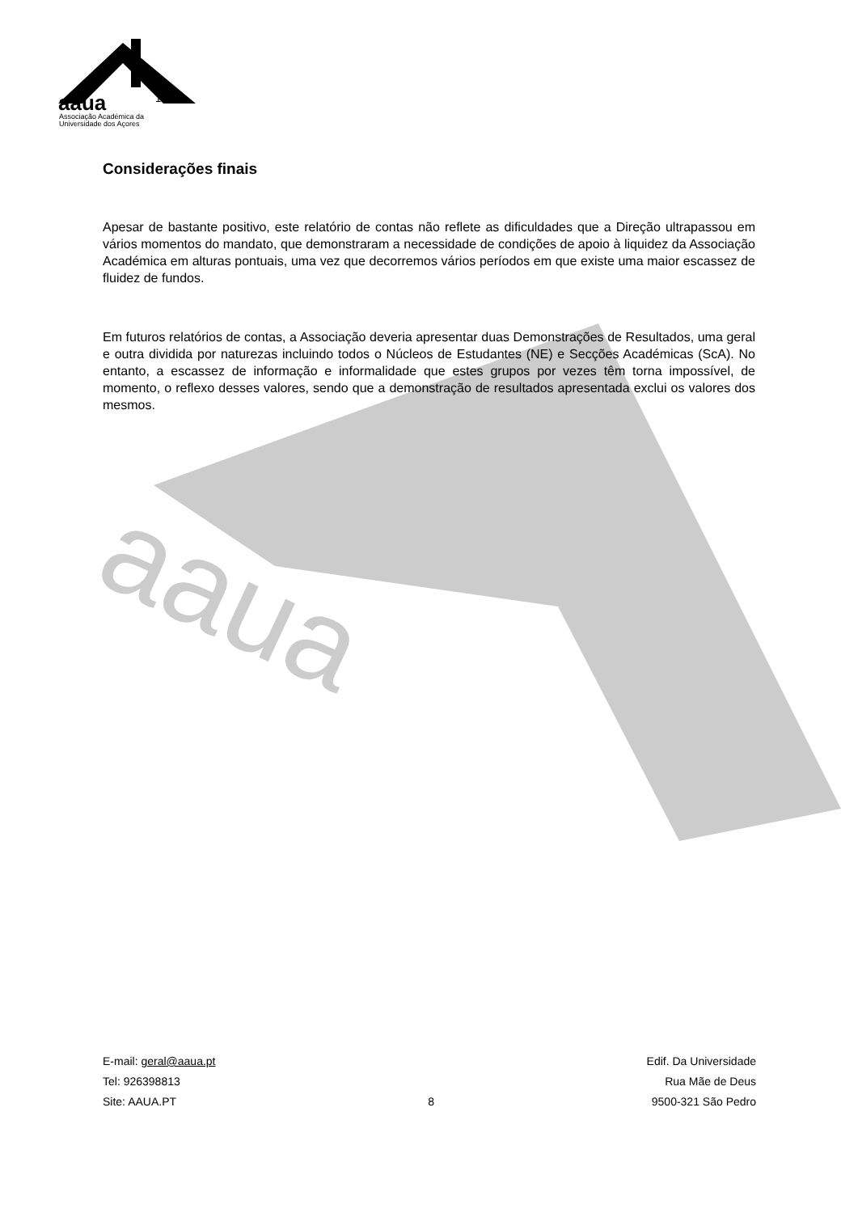aaua
aaua
1980
Associação Académica da
Universidade dos Açores
Considerações finais
Apesar de bastante positivo, este relatório de contas não reflete as dificuldades que a Direção ultrapassou em vários momentos do mandato, que demonstraram a necessidade de condições de apoio à liquidez da Associação Académica em alturas pontuais, uma vez que decorremos vários períodos em que existe uma maior escassez de fluidez de fundos.
Em futuros relatórios de contas, a Associação deveria apresentar duas Demonstrações de Resultados, uma geral e outra dividida por naturezas incluindo todos o Núcleos de Estudantes (NE) e Secções Académicas (ScA). No entanto, a escassez de informação e informalidade que estes grupos por vezes têm torna impossível, de momento, o reflexo desses valores, sendo que a demonstração de resultados apresentada exclui os valores dos mesmos.
E-mail: geral@aaua.pt
Tel: 926398813
Site: AAUA.PT
8 Edif. Da Universidade
Rua Mãe de Deus
9500-321 São Pedro